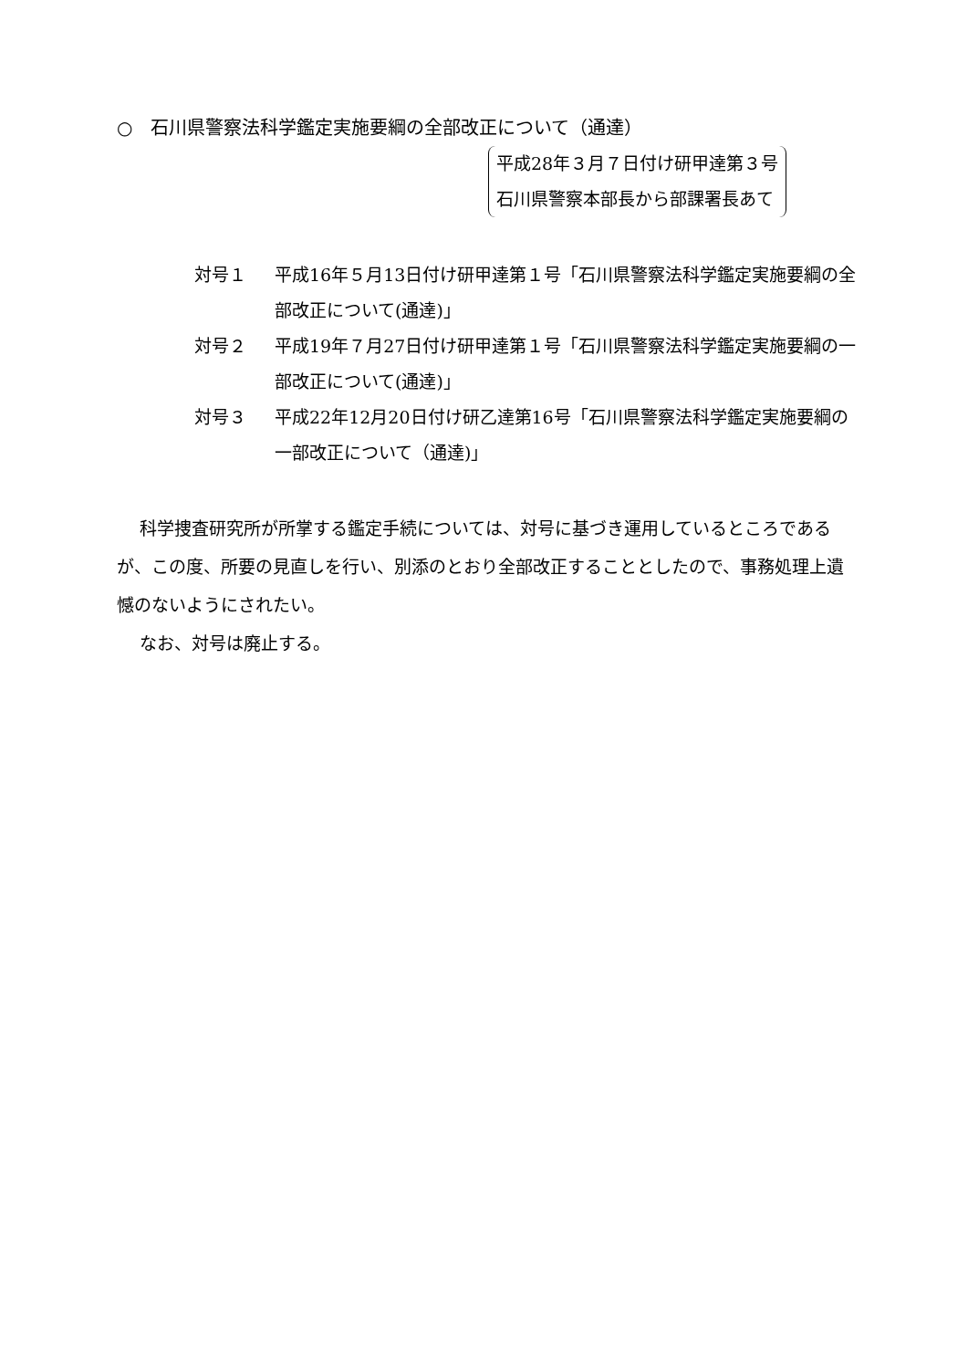○　石川県警察法科学鑑定実施要綱の全部改正について（通達）
平成28年３月７日付け研甲達第３号
石川県警察本部長から部課署長あて
対号１ 平成16年５月13日付け研甲達第１号「石川県警察法科学鑑定実施要綱の全部改正について(通達)」
対号２ 平成19年７月27日付け研甲達第１号「石川県警察法科学鑑定実施要綱の一部改正について(通達)」
対号３ 平成22年12月20日付け研乙達第16号「石川県警察法科学鑑定実施要綱の一部改正について（通達)」
科学捜査研究所が所掌する鑑定手続については、対号に基づき運用しているところであるが、この度、所要の見直しを行い、別添のとおり全部改正することとしたので、事務処理上遺憾のないようにされたい。
なお、対号は廃止する。